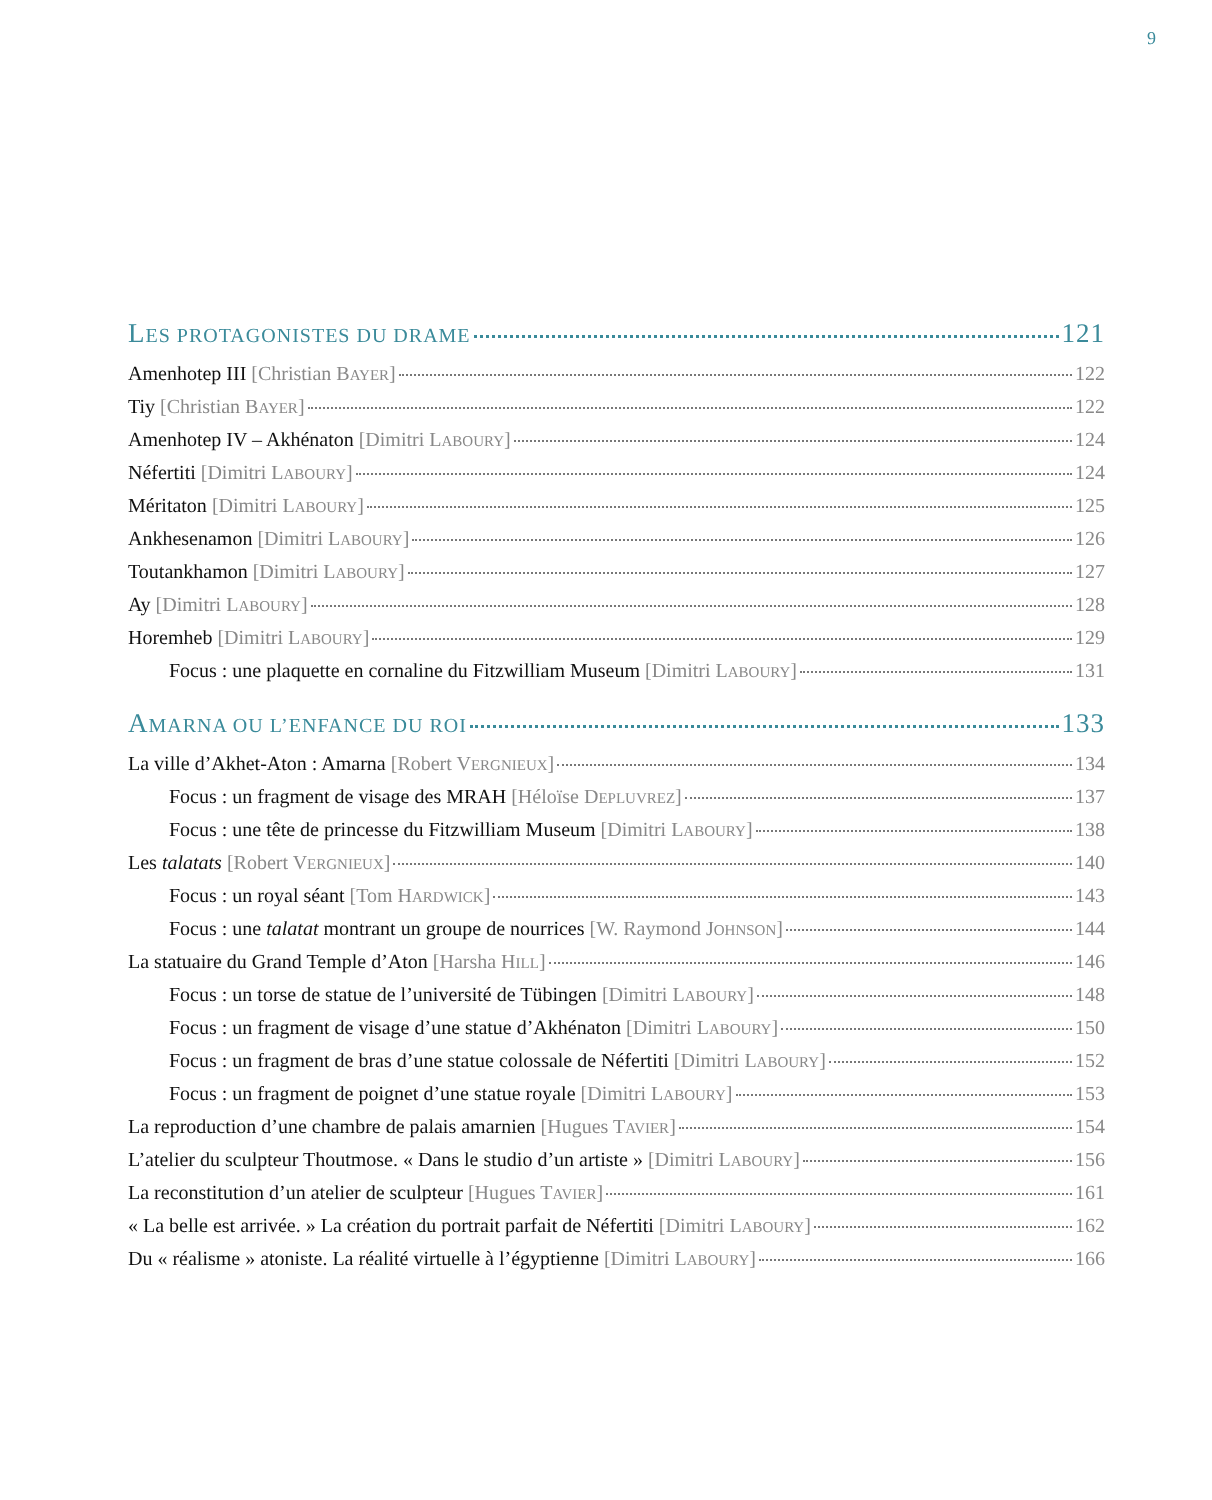9
LES PROTAGONISTES DU DRAME 121
Amenhotep III [Christian BAYER] 122
Tiy [Christian BAYER] 122
Amenhotep IV – Akhénaton [Dimitri LABOURY] 124
Néfertiti [Dimitri LABOURY] 124
Méritaton [Dimitri LABOURY] 125
Ankhesenamon [Dimitri LABOURY] 126
Toutankhamon [Dimitri LABOURY] 127
Ay [Dimitri LABOURY] 128
Horemheb [Dimitri LABOURY] 129
Focus : une plaquette en cornaline du Fitzwilliam Museum [Dimitri LABOURY] 131
AMARNA OU L’ENFANCE DU ROI 133
La ville d’Akhet-Aton : Amarna [Robert VERGNIEUX] 134
Focus : un fragment de visage des MRAH [Héloïse DEPLUVREZ] 137
Focus : une tête de princesse du Fitzwilliam Museum [Dimitri LABOURY] 138
Les talatats [Robert VERGNIEUX] 140
Focus : un royal séant [Tom HARDWICK] 143
Focus : une talatat montrant un groupe de nourrices [W. Raymond JOHNSON] 144
La statuaire du Grand Temple d’Aton [Harsha HILL] 146
Focus : un torse de statue de l’université de Tübingen [Dimitri LABOURY] 148
Focus : un fragment de visage d’une statue d’Akhénaton [Dimitri LABOURY] 150
Focus : un fragment de bras d’une statue colossale de Néfertiti [Dimitri LABOURY] 152
Focus : un fragment de poignet d’une statue royale [Dimitri LABOURY] 153
La reproduction d’une chambre de palais amarnien [Hugues TAVIER] 154
L’atelier du sculpteur Thoutmose. « Dans le studio d’un artiste » [Dimitri LABOURY] 156
La reconstitution d’un atelier de sculpteur [Hugues TAVIER] 161
« La belle est arrivée. » La création du portrait parfait de Néfertiti [Dimitri LABOURY] 162
Du « réalisme » atoniste. La réalité virtuelle à l’égyptienne [Dimitri LABOURY] 166